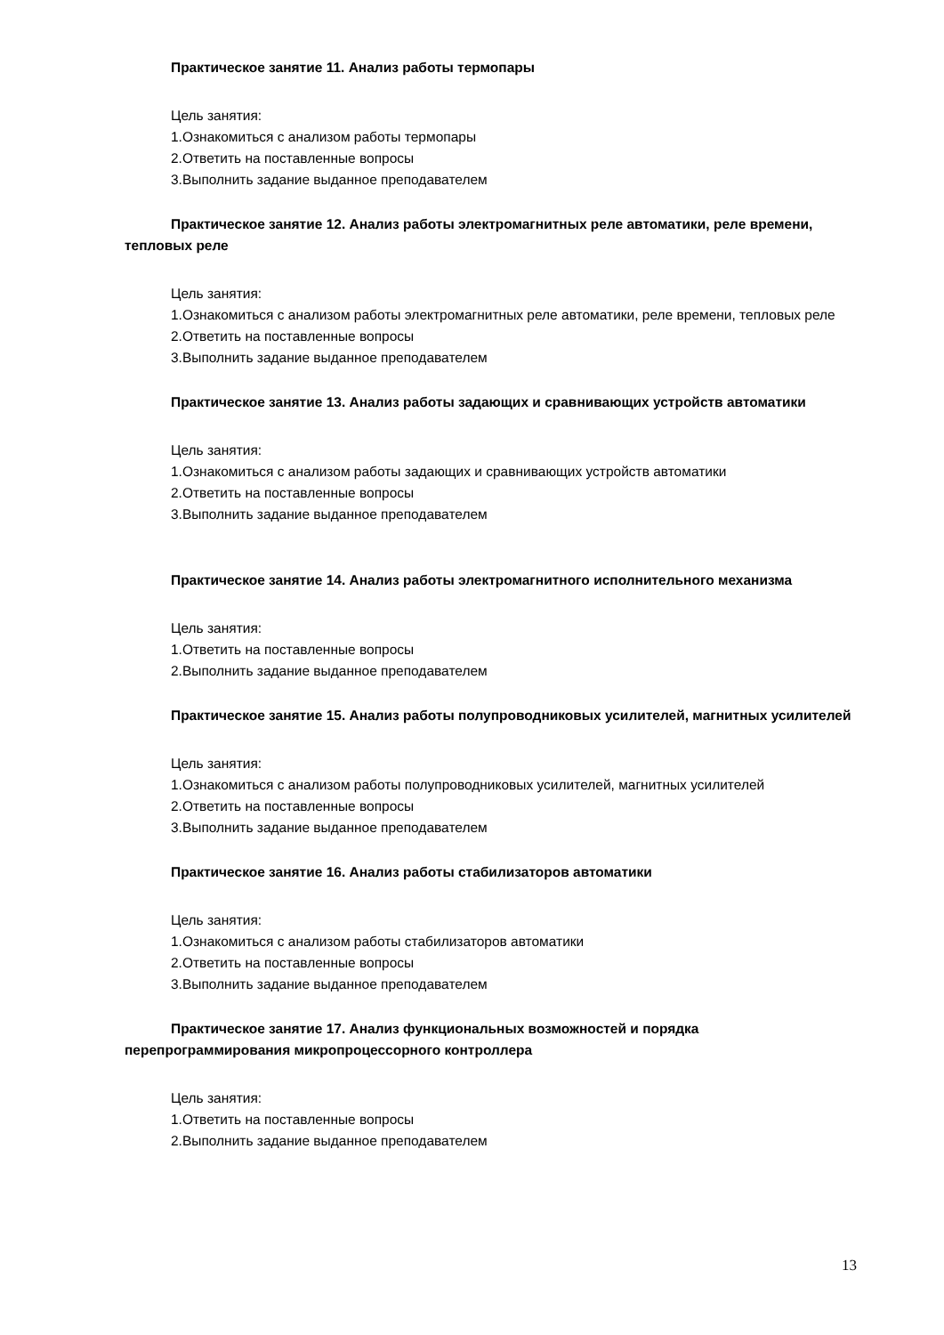Практическое занятие 11. Анализ работы термопары
Цель занятия:
1.Ознакомиться с анализом работы термопары
2.Ответить на поставленные вопросы
3.Выполнить задание выданное преподавателем
Практическое занятие 12. Анализ работы электромагнитных реле автоматики, реле времени, тепловых реле
Цель занятия:
1.Ознакомиться с анализом работы электромагнитных реле автоматики, реле времени, тепловых реле
2.Ответить на поставленные вопросы
3.Выполнить задание выданное преподавателем
Практическое занятие 13. Анализ работы задающих и сравнивающих устройств автоматики
Цель занятия:
1.Ознакомиться с анализом работы задающих и сравнивающих устройств автоматики
2.Ответить на поставленные вопросы
3.Выполнить задание выданное преподавателем
Практическое занятие 14. Анализ работы электромагнитного исполнительного механизма
Цель занятия:
1.Ответить на поставленные вопросы
2.Выполнить задание выданное преподавателем
Практическое занятие 15. Анализ работы полупроводниковых усилителей, магнитных усилителей
Цель занятия:
1.Ознакомиться с анализом работы полупроводниковых усилителей, магнитных усилителей
2.Ответить на поставленные вопросы
3.Выполнить задание выданное преподавателем
Практическое занятие 16. Анализ работы стабилизаторов автоматики
Цель занятия:
1.Ознакомиться с анализом работы стабилизаторов автоматики
2.Ответить на поставленные вопросы
3.Выполнить задание выданное преподавателем
Практическое занятие 17. Анализ функциональных возможностей и порядка перепрограммирования микропроцессорного контроллера
Цель занятия:
1.Ответить на поставленные вопросы
2.Выполнить задание выданное преподавателем
13